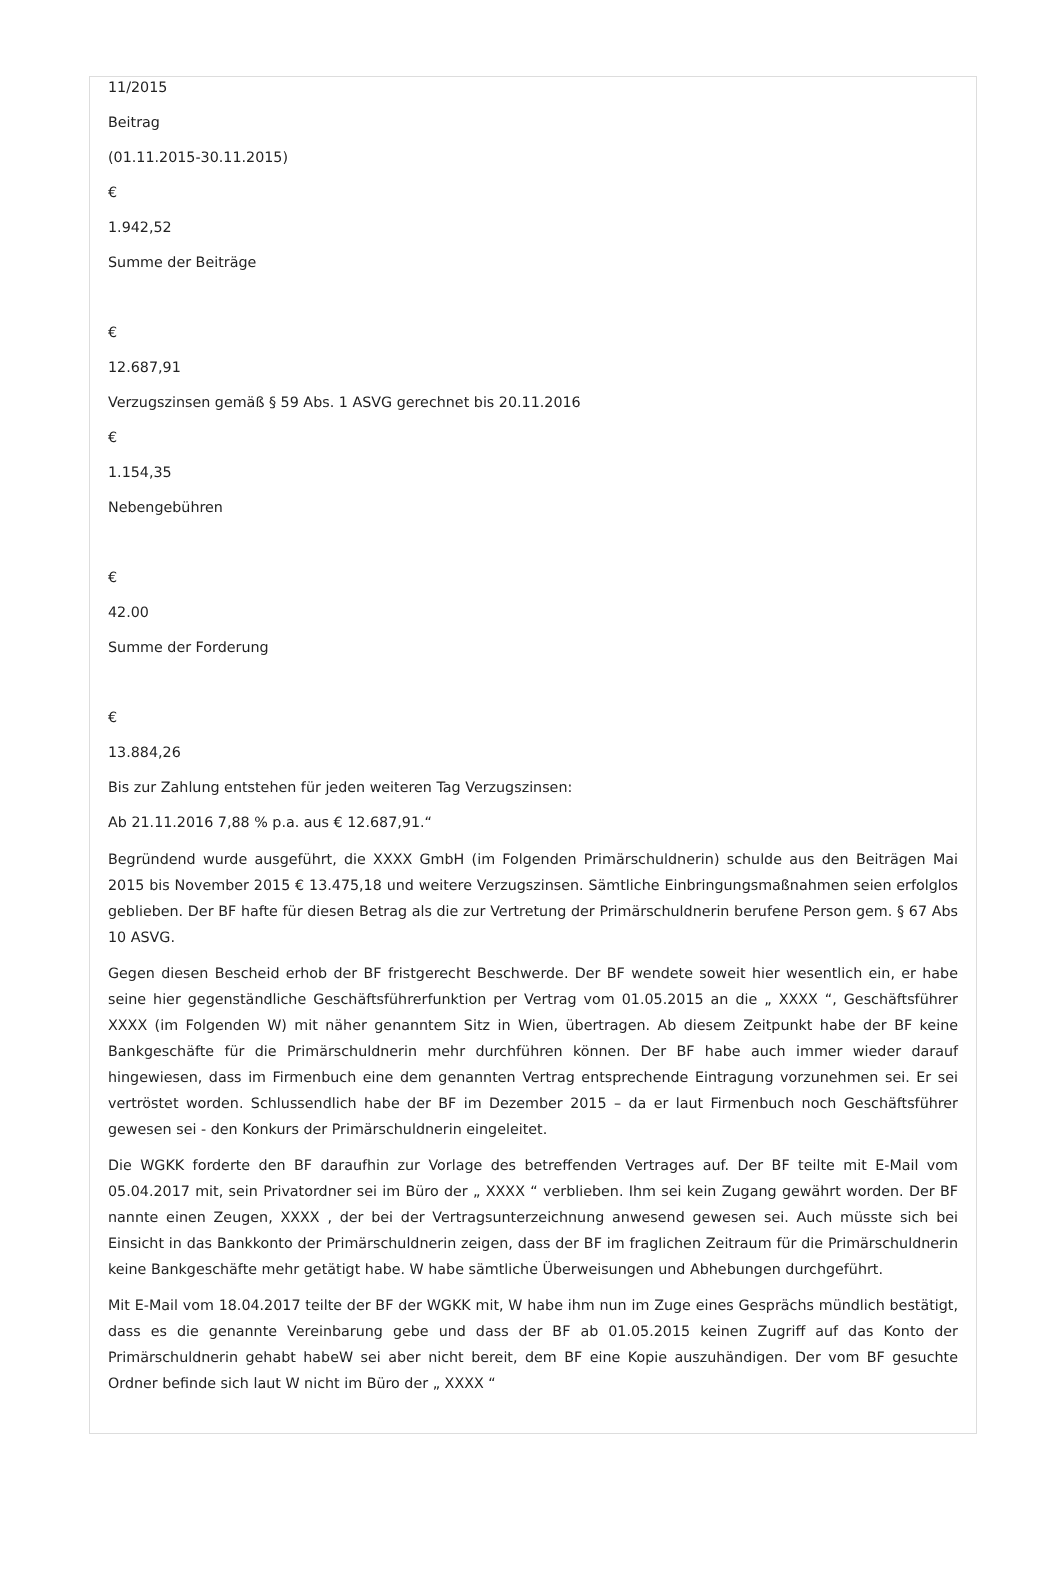11/2015
Beitrag
(01.11.2015-30.11.2015)
€
1.942,52
Summe der Beiträge
€
12.687,91
Verzugszinsen gemäß § 59 Abs. 1 ASVG gerechnet bis 20.11.2016
€
1.154,35
Nebengebühren
€
42.00
Summe der Forderung
€
13.884,26
Bis zur Zahlung entstehen für jeden weiteren Tag Verzugszinsen:
Ab 21.11.2016 7,88 % p.a. aus € 12.687,91.“
Begründend wurde ausgeführt, die XXXX GmbH (im Folgenden Primärschuldnerin) schulde aus den Beiträgen Mai 2015 bis November 2015 € 13.475,18 und weitere Verzugszinsen. Sämtliche Einbringungsmaßnahmen seien erfolglos geblieben. Der BF hafte für diesen Betrag als die zur Vertretung der Primärschuldnerin berufene Person gem. § 67 Abs 10 ASVG.
Gegen diesen Bescheid erhob der BF fristgerecht Beschwerde. Der BF wendete soweit hier wesentlich ein, er habe seine hier gegenständliche Geschäftsführerfunktion per Vertrag vom 01.05.2015 an die „ XXXX “, Geschäftsführer XXXX (im Folgenden W) mit näher genanntem Sitz in Wien, übertragen. Ab diesem Zeitpunkt habe der BF keine Bankgeschäfte für die Primärschuldnerin mehr durchführen können. Der BF habe auch immer wieder darauf hingewiesen, dass im Firmenbuch eine dem genannten Vertrag entsprechende Eintragung vorzunehmen sei. Er sei vertröstet worden. Schlussendlich habe der BF im Dezember 2015 – da er laut Firmenbuch noch Geschäftsführer gewesen sei - den Konkurs der Primärschuldnerin eingeleitet.
Die WGKK forderte den BF daraufhin zur Vorlage des betreffenden Vertrages auf. Der BF teilte mit E-Mail vom 05.04.2017 mit, sein Privatordner sei im Büro der „ XXXX “ verblieben. Ihm sei kein Zugang gewährt worden. Der BF nannte einen Zeugen, XXXX , der bei der Vertragsunterzeichnung anwesend gewesen sei. Auch müsste sich bei Einsicht in das Bankkonto der Primärschuldnerin zeigen, dass der BF im fraglichen Zeitraum für die Primärschuldnerin keine Bankgeschäfte mehr getätigt habe. W habe sämtliche Überweisungen und Abhebungen durchgeführt.
Mit E-Mail vom 18.04.2017 teilte der BF der WGKK mit, W habe ihm nun im Zuge eines Gesprächs mündlich bestätigt, dass es die genannte Vereinbarung gebe und dass der BF ab 01.05.2015 keinen Zugriff auf das Konto der Primärschuldnerin gehabt habeW sei aber nicht bereit, dem BF eine Kopie auszuhändigen. Der vom BF gesuchte Ordner befinde sich laut W nicht im Büro der „ XXXX “